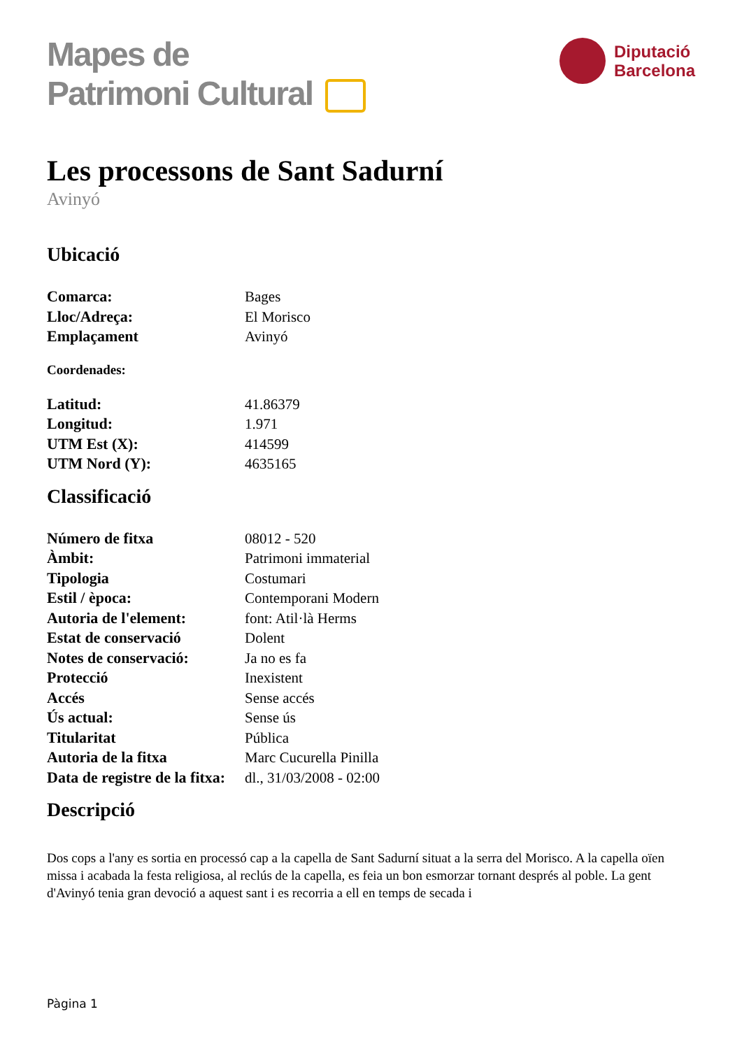Mapes de
Patrimoni Cultural
Diputació
Barcelona
Les processons de Sant Sadurní
Avinyó
Ubicació
| Comarca: | Bages |
| Lloc/Adreça: | El Morisco |
| Emplaçament | Avinyó |
Coordenades:
| Latitud: | 41.86379 |
| Longitud: | 1.971 |
| UTM Est (X): | 414599 |
| UTM Nord (Y): | 4635165 |
Classificació
| Número de fitxa | 08012 - 520 |
| Àmbit: | Patrimoni immaterial |
| Tipologia | Costumari |
| Estil / època: | Contemporani Modern |
| Autoria de l'element: | font: Atil·là Herms |
| Estat de conservació | Dolent |
| Notes de conservació: | Ja no es fa |
| Protecció | Inexistent |
| Accés | Sense accés |
| Ús actual: | Sense ús |
| Titularitat | Pública |
| Autoria de la fitxa | Marc Cucurella Pinilla |
| Data de registre de la fitxa: | dl., 31/03/2008 - 02:00 |
Descripció
Dos cops a l'any es sortia en processó cap a la capella de Sant Sadurní situat a la serra del Morisco. A la capella oïen missa i acabada la festa religiosa, al reclús de la capella, es feia un bon esmorzar tornant després al poble. La gent d'Avinyó tenia gran devoció a aquest sant i es recorria a ell en temps de secada i
Pàgina 1